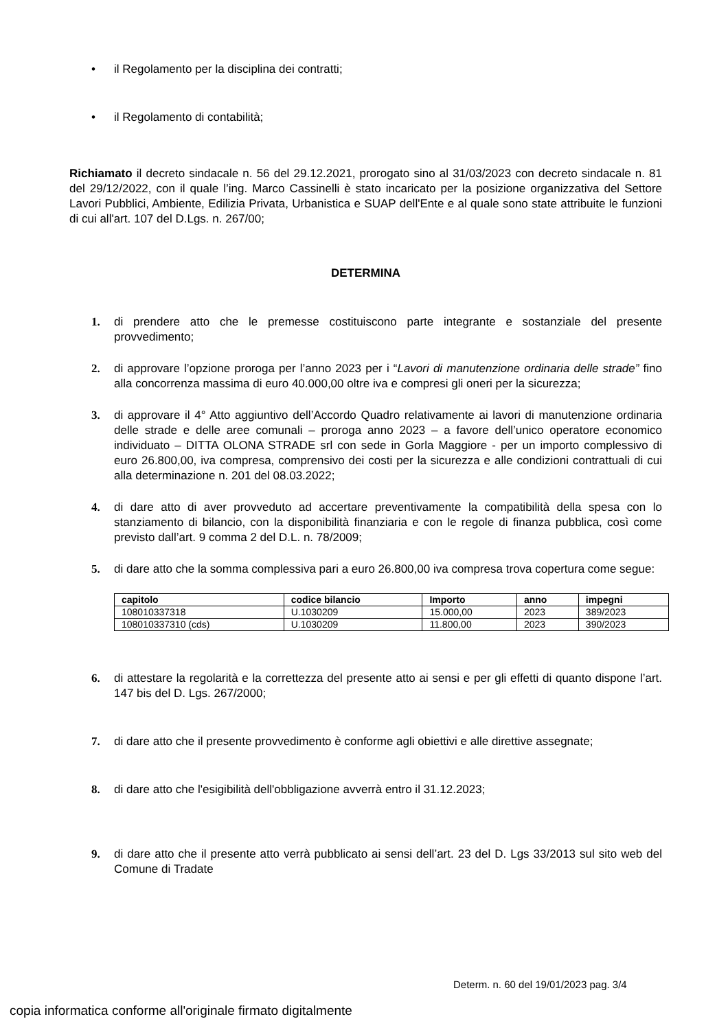• il Regolamento per la disciplina dei contratti;
• il Regolamento di contabilità;
Richiamato il decreto sindacale n. 56 del 29.12.2021, prorogato sino al 31/03/2023 con decreto sindacale n. 81 del 29/12/2022, con il quale l’ing. Marco Cassinelli è stato incaricato per la posizione organizzativa del Settore Lavori Pubblici, Ambiente, Edilizia Privata, Urbanistica e SUAP dell'Ente e al quale sono state attribuite le funzioni di cui all'art. 107 del D.Lgs. n. 267/00;
DETERMINA
1. di prendere atto che le premesse costituiscono parte integrante e sostanziale del presente provvedimento;
2. di approvare l’opzione proroga per l’anno 2023 per i “Lavori di manutenzione ordinaria delle strade” fino alla concorrenza massima di euro 40.000,00 oltre iva e compresi gli oneri per la sicurezza;
3. di approvare il 4° Atto aggiuntivo dell’Accordo Quadro relativamente ai lavori di manutenzione ordinaria delle strade e delle aree comunali – proroga anno 2023 – a favore dell’unico operatore economico individuato – DITTA OLONA STRADE srl con sede in Gorla Maggiore - per un importo complessivo di euro 26.800,00, iva compresa, comprensivo dei costi per la sicurezza e alle condizioni contrattuali di cui alla determinazione n. 201 del 08.03.2022;
4. di dare atto di aver provveduto ad accertare preventivamente la compatibilità della spesa con lo stanziamento di bilancio, con la disponibilità finanziaria e con le regole di finanza pubblica, così come previsto dall’art. 9 comma 2 del D.L. n. 78/2009;
5. di dare atto che la somma complessiva pari a euro 26.800,00 iva compresa trova copertura come segue:
| capitolo | codice bilancio | Importo | anno | impegni |
| --- | --- | --- | --- | --- |
| 108010337318 | U.1030209 | 15.000,00 | 2023 | 389/2023 |
| 108010337310 (cds) | U.1030209 | 11.800,00 | 2023 | 390/2023 |
6. di attestare la regolarità e la correttezza del presente atto ai sensi e per gli effetti di quanto dispone l’art. 147 bis del D. Lgs. 267/2000;
7. di dare atto che il presente provvedimento è conforme agli obiettivi e alle direttive assegnate;
8. di dare atto che l'esigibilità dell'obbligazione avverrà entro il 31.12.2023;
9. di dare atto che il presente atto verrà pubblicato ai sensi dell’art. 23 del D. Lgs 33/2013 sul sito web del Comune di Tradate
Determ. n. 60 del 19/01/2023 pag. 3/4
copia informatica conforme all'originale firmato digitalmente